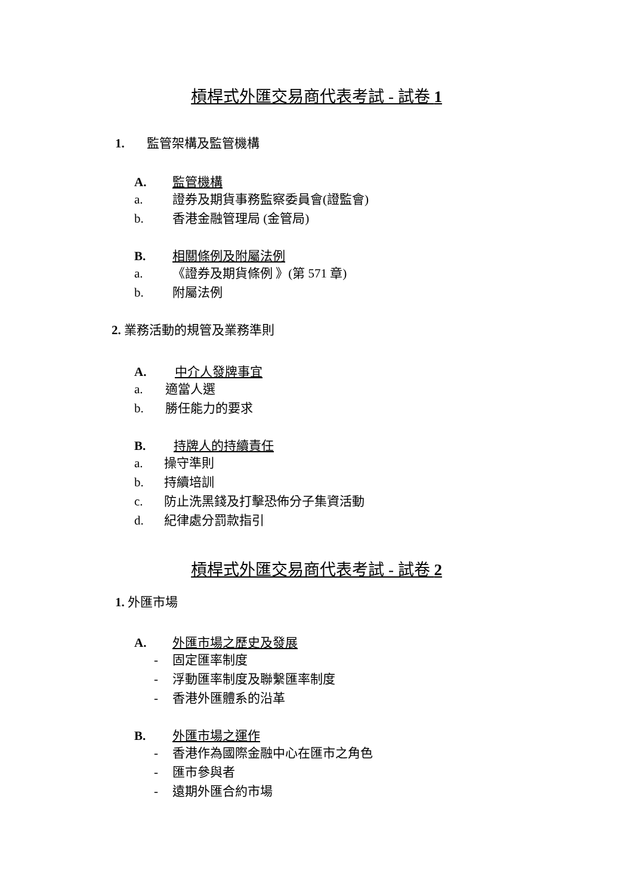槓桿式外匯交易商代表考試 - 試卷 1
1. 監管架構及監管機構
A. 監管機構
a. 證券及期貨事務監察委員會(證監會)
b. 香港金融管理局 (金管局)
B. 相關條例及附屬法例
a. 《證券及期貨條例 》(第 571 章)
b. 附屬法例
2. 業務活動的規管及業務準則
A. 中介人發牌事宜
a. 適當人選
b. 勝任能力的要求
B. 持牌人的持續責任
a. 操守準則
b. 持續培訓
c. 防止洗黑錢及打擊恐佈分子集資活動
d. 紀律處分罰款指引
槓桿式外匯交易商代表考試 - 試卷 2
1. 外匯市場
A. 外匯市場之歷史及發展
- 固定匯率制度
- 浮動匯率制度及聯繫匯率制度
- 香港外匯體系的沿革
B. 外匯市場之運作
- 香港作為國際金融中心在匯市之角色
- 匯市參與者
- 遠期外匯合約市場